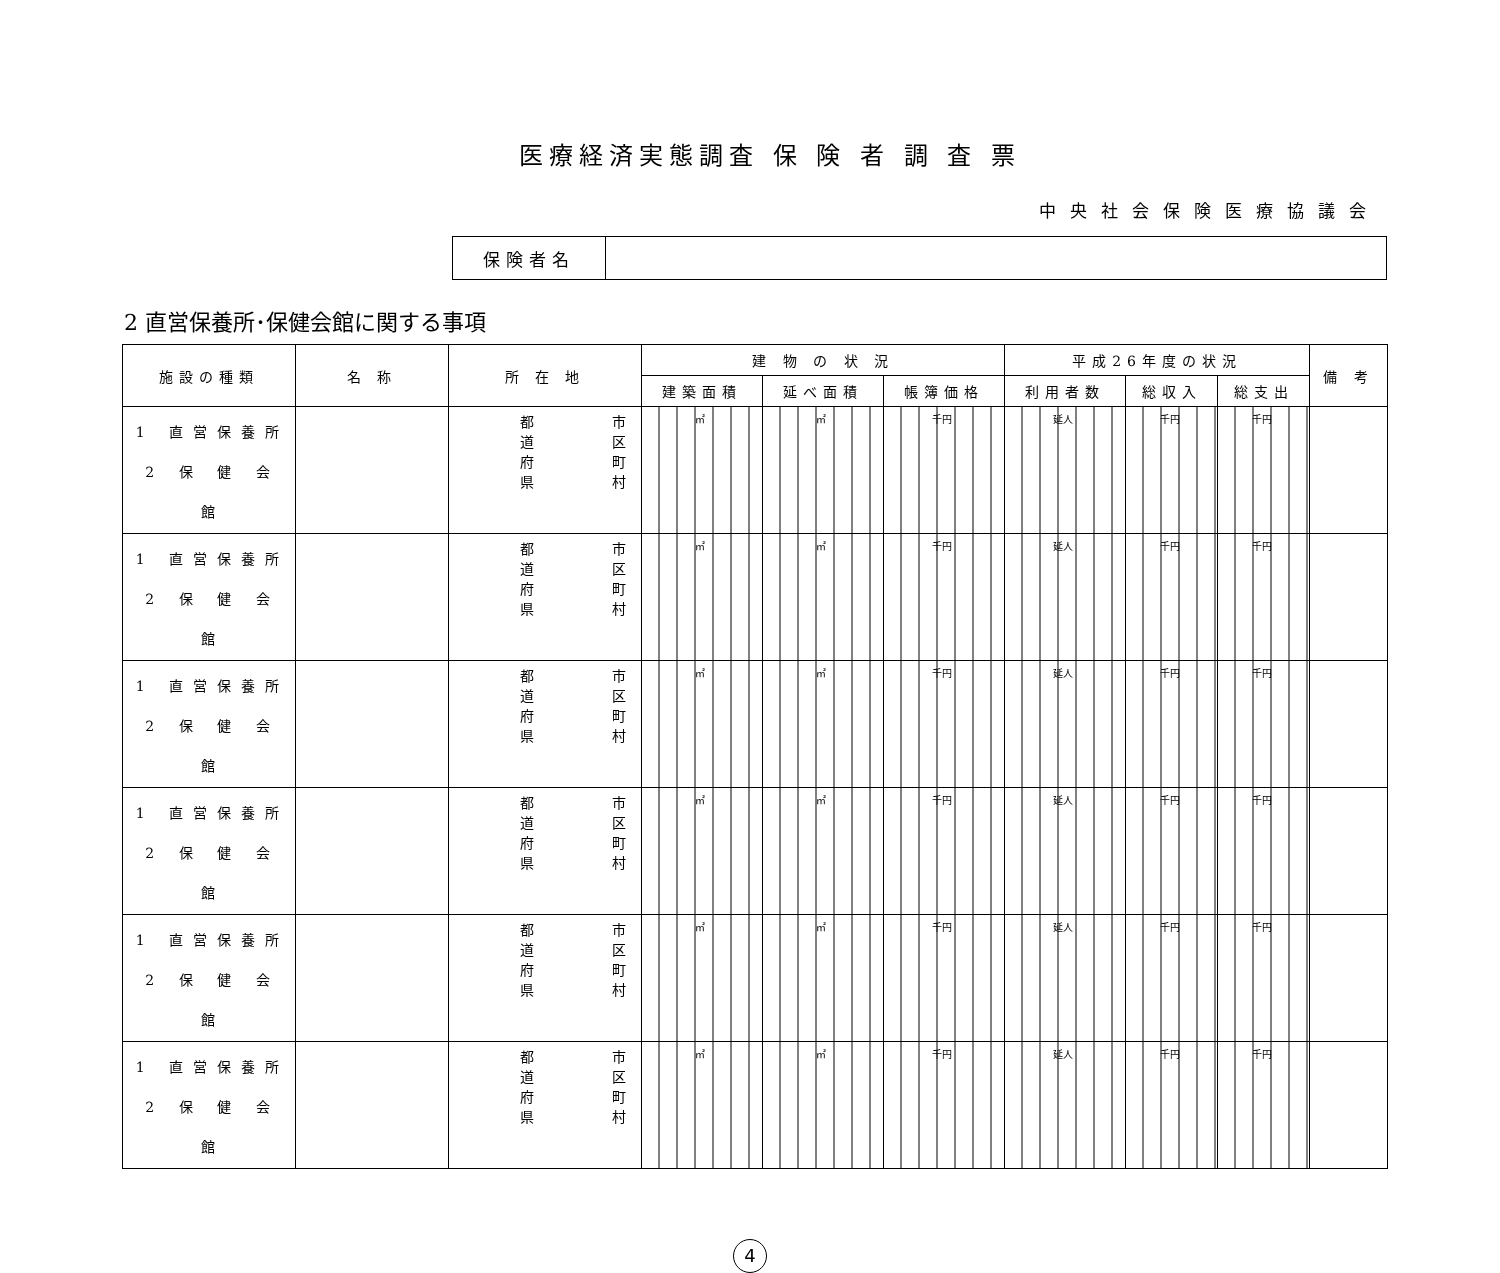医療経済実態調査 保 険 者 調 査 票
中央社会保険医療協議会
| 保険者名 | |
2 直営保養所･保健会館に関する事項
| 施設の種類 | 名 称 | 所 在 地 | 建 物 の 状 況 | | | 平成26年度の状況 | | | 備 考 |
| --- | --- | --- | --- | --- | --- | --- | --- | --- | --- |
| | | | 建築面積 | 延べ面積 | 帳簿価格 | 利用者数 | 総収入 | 総支出 | |
| 1 直営保養所 2 保 健 会 館 | | 都 道 府 県 市 区 町 村 | ㎡ | ㎡ | 千円 | 延人 | 千円 | 千円 | |
| 1 直営保養所 2 保 健 会 館 | | 都 道 府 県 市 区 町 村 | ㎡ | ㎡ | 千円 | 延人 | 千円 | 千円 | |
| 1 直営保養所 2 保 健 会 館 | | 都 道 府 県 市 区 町 村 | ㎡ | ㎡ | 千円 | 延人 | 千円 | 千円 | |
| 1 直営保養所 2 保 健 会 館 | | 都 道 府 県 市 区 町 村 | ㎡ | ㎡ | 千円 | 延人 | 千円 | 千円 | |
| 1 直営保養所 2 保 健 会 館 | | 都 道 府 県 市 区 町 村 | ㎡ | ㎡ | 千円 | 延人 | 千円 | 千円 | |
| 1 直営保養所 2 保 健 会 館 | | 都 道 府 県 市 区 町 村 | ㎡ | ㎡ | 千円 | 延人 | 千円 | 千円 | |
4